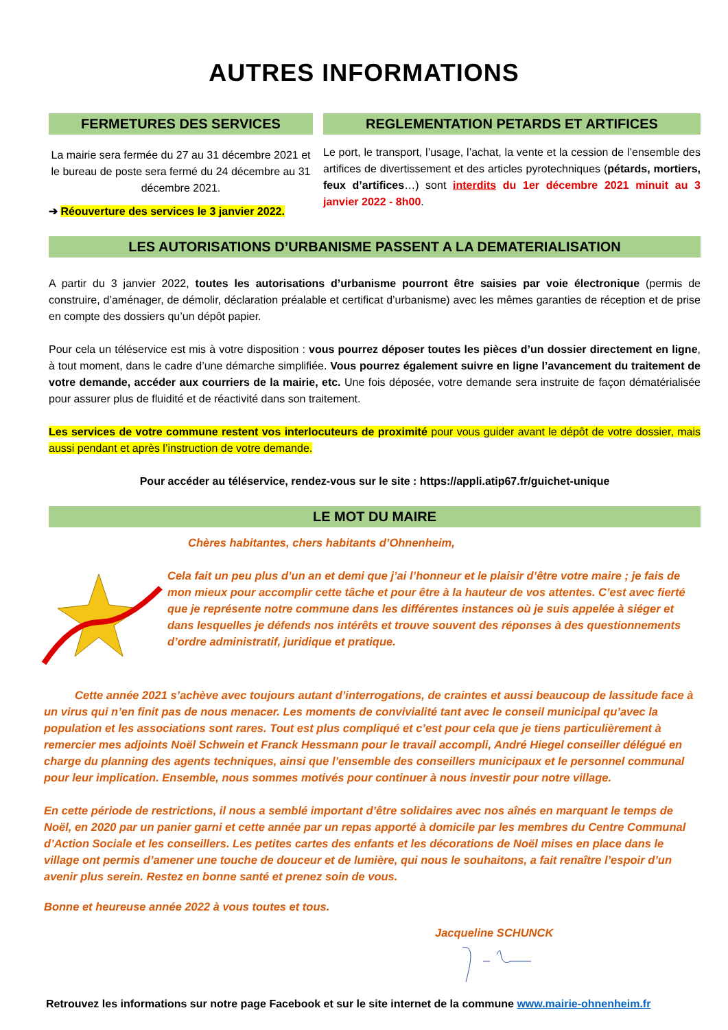AUTRES INFORMATIONS
FERMETURES DES SERVICES
La mairie sera fermée du 27 au 31 décembre 2021 et le bureau de poste sera fermé du 24 décembre au 31 décembre 2021.
➔ Réouverture des services le 3 janvier 2022.
REGLEMENTATION PETARDS ET ARTIFICES
Le port, le transport, l’usage, l’achat, la vente et la cession de l’ensemble des artifices de divertissement et des articles pyrotechniques (pétards, mortiers, feux d’artifices…) sont interdits du 1er décembre 2021 minuit au 3 janvier 2022 - 8h00.
LES AUTORISATIONS D’URBANISME PASSENT A LA DEMATERIALISATION
A partir du 3 janvier 2022, toutes les autorisations d’urbanisme pourront être saisies par voie électronique (permis de construire, d’aménager, de démolir, déclaration préalable et certificat d’urbanisme) avec les mêmes garanties de réception et de prise en compte des dossiers qu’un dépôt papier.
Pour cela un téléservice est mis à votre disposition : vous pourrez déposer toutes les pièces d’un dossier directement en ligne, à tout moment, dans le cadre d’une démarche simplifiée. Vous pourrez également suivre en ligne l’avancement du traitement de votre demande, accéder aux courriers de la mairie, etc. Une fois déposée, votre demande sera instruite de façon dématérialisée pour assurer plus de fluidité et de réactivité dans son traitement.
Les services de votre commune restent vos interlocuteurs de proximité pour vous guider avant le dépôt de votre dossier, mais aussi pendant et après l’instruction de votre demande.
Pour accéder au téléservice, rendez-vous sur le site : https://appli.atip67.fr/guichet-unique
LE MOT DU MAIRE
Chères habitantes, chers habitants d’Ohnenheim,
Cela fait un peu plus d’un an et demi que j’ai l’honneur et le plaisir d’être votre maire ; je fais de mon mieux pour accomplir cette tâche et pour être à la hauteur de vos attentes. C’est avec fierté que je représente notre commune dans les différentes instances où je suis appelée à siéger et dans lesquelles je défends nos intérêts et trouve souvent des réponses à des questionnements d’ordre administratif, juridique et pratique.
Cette année 2021 s’achève avec toujours autant d’interrogations, de craintes et aussi beaucoup de lassitude face à un virus qui n’en finit pas de nous menacer. Les moments de convivialité tant avec le conseil municipal qu’avec la population et les associations sont rares. Tout est plus compliqué et c’est pour cela que je tiens particulièrement à remercier mes adjoints Noël Schwein et Franck Hessmann pour le travail accompli, André Hiegel conseiller délégué en charge du planning des agents techniques, ainsi que l’ensemble des conseillers municipaux et le personnel communal pour leur implication. Ensemble, nous sommes motivés pour continuer à nous investir pour notre village.
En cette période de restrictions, il nous a semblé important d’être solidaires avec nos aînés en marquant le temps de Noël, en 2020 par un panier garni et cette année par un repas apporté à domicile par les membres du Centre Communal d’Action Sociale et les conseillers. Les petites cartes des enfants et les décorations de Noël mises en place dans le village ont permis d’amener une touche de douceur et de lumière, qui nous le souhaitons, a fait renaître l’espoir d’un avenir plus serein. Restez en bonne santé et prenez soin de vous.
Bonne et heureuse année 2022 à vous toutes et tous.
Jacqueline SCHUNCK
Retrouvez les informations sur notre page Facebook et sur le site internet de la commune www.mairie-ohnenheim.fr